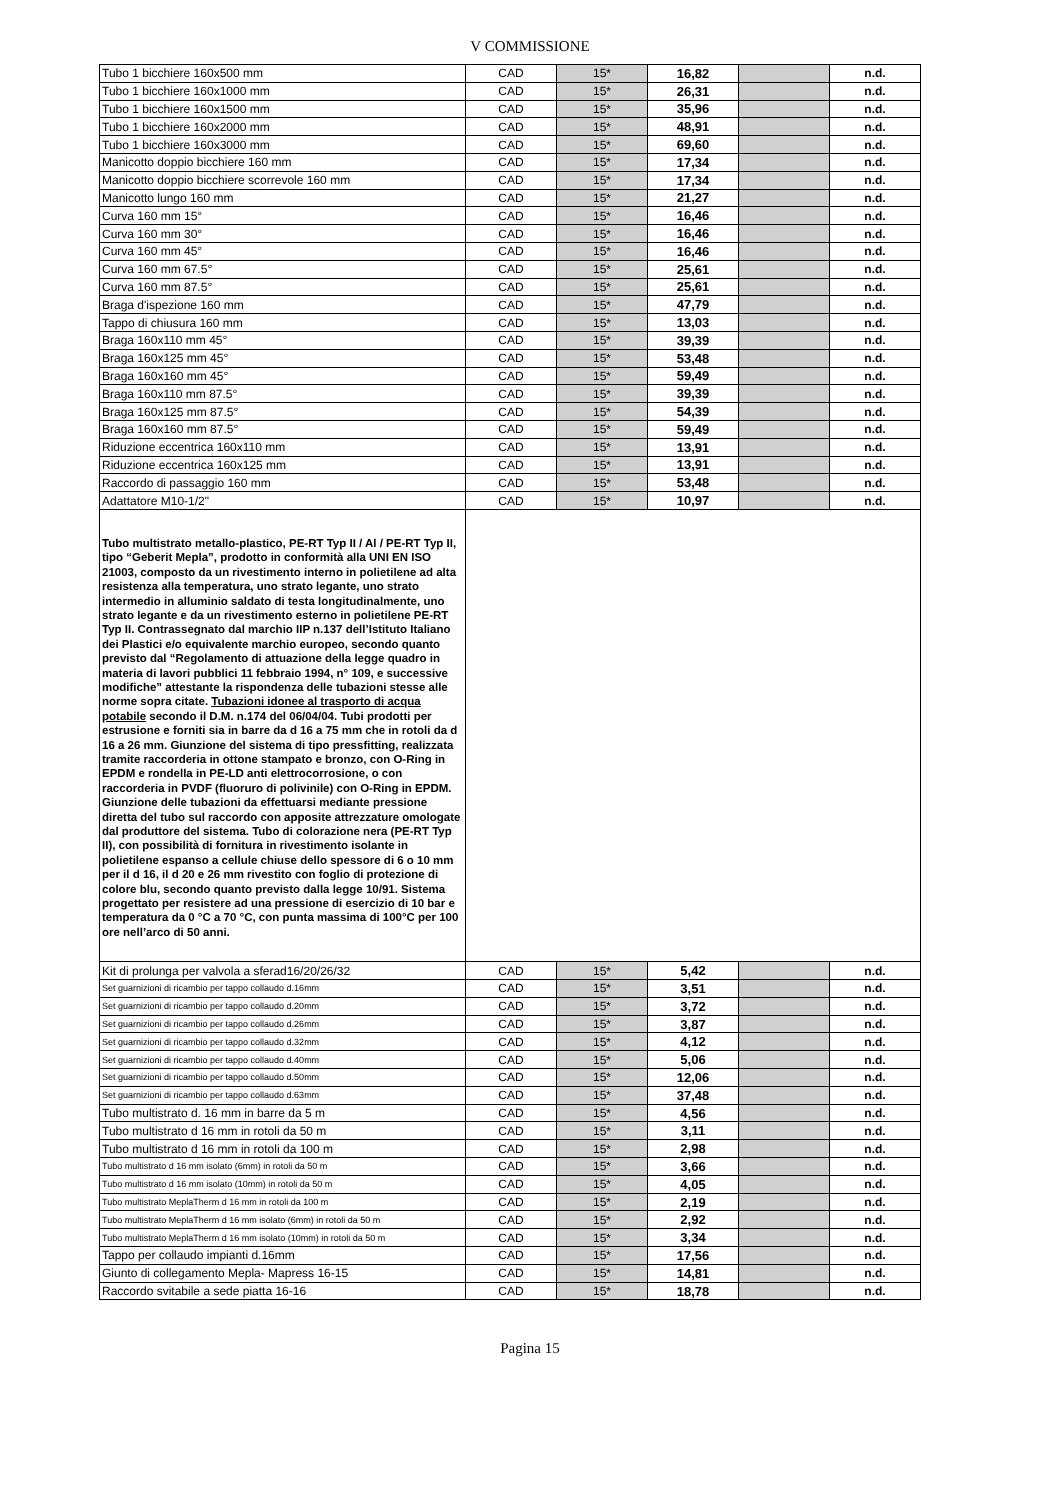V COMMISSIONE
| Tubo 1 bicchiere 160x500 mm | CAD | 15* | 16,82 | | n.d. |
| Tubo 1 bicchiere 160x1000 mm | CAD | 15* | 26,31 | | n.d. |
| Tubo 1 bicchiere 160x1500 mm | CAD | 15* | 35,96 | | n.d. |
| Tubo 1 bicchiere 160x2000 mm | CAD | 15* | 48,91 | | n.d. |
| Tubo 1 bicchiere 160x3000 mm | CAD | 15* | 69,60 | | n.d. |
| Manicotto doppio bicchiere 160 mm | CAD | 15* | 17,34 | | n.d. |
| Manicotto doppio bicchiere scorrevole 160 mm | CAD | 15* | 17,34 | | n.d. |
| Manicotto lungo 160 mm | CAD | 15* | 21,27 | | n.d. |
| Curva 160 mm 15° | CAD | 15* | 16,46 | | n.d. |
| Curva 160 mm 30° | CAD | 15* | 16,46 | | n.d. |
| Curva 160 mm 45° | CAD | 15* | 16,46 | | n.d. |
| Curva 160 mm 67.5° | CAD | 15* | 25,61 | | n.d. |
| Curva 160 mm 87.5° | CAD | 15* | 25,61 | | n.d. |
| Braga d'ispezione 160 mm | CAD | 15* | 47,79 | | n.d. |
| Tappo di chiusura 160 mm | CAD | 15* | 13,03 | | n.d. |
| Braga 160x110 mm 45° | CAD | 15* | 39,39 | | n.d. |
| Braga 160x125 mm 45° | CAD | 15* | 53,48 | | n.d. |
| Braga 160x160 mm 45° | CAD | 15* | 59,49 | | n.d. |
| Braga 160x110 mm 87.5° | CAD | 15* | 39,39 | | n.d. |
| Braga 160x125 mm 87.5° | CAD | 15* | 54,39 | | n.d. |
| Braga 160x160 mm 87.5° | CAD | 15* | 59,49 | | n.d. |
| Riduzione eccentrica 160x110 mm | CAD | 15* | 13,91 | | n.d. |
| Riduzione eccentrica 160x125 mm | CAD | 15* | 13,91 | | n.d. |
| Raccordo di passaggio 160 mm | CAD | 15* | 53,48 | | n.d. |
| Adattatore M10-1/2" | CAD | 15* | 10,97 | | n.d. |
| Tubo multistrato metallo-plastico, PE-RT Typ II / Al / PE-RT Typ II, tipo “Geberit Mepla”, prodotto in conformità alla UNI EN ISO 21003, composto da un rivestimento interno in polietilene ad alta resistenza alla temperatura, uno strato legante, uno strato intermedio in alluminio saldato di testa longitudinalmente, uno strato legante e da un rivestimento esterno in polietilene PE-RT Typ II. Contrassegnato dal marchio IIP n.137 dell’Istituto Italiano dei Plastici e/o equivalente marchio europeo, secondo quanto previsto dal “Regolamento di attuazione della legge quadro in materia di lavori pubblici 11 febbraio 1994, n° 109, e successive modifiche” attestante la rispondenza delle tubazioni stesse alle norme sopra citate. Tubazioni idonee al trasporto di acqua potabile secondo il D.M. n.174 del 06/04/04. Tubi prodotti per estrusione e forniti sia in barre da d 16 a 75 mm che in rotoli da d 16 a 26 mm. Giunzione del sistema di tipo pressfitting, realizzata tramite raccorderia in ottone stampato e bronzo, con O-Ring in EPDM e rondella in PE-LD anti elettrocorrosione, o con raccorderia in PVDF (fluoruro di polivinile) con O-Ring in EPDM. Giunzione delle tubazioni da effettuarsi mediante pressione diretta del tubo sul raccordo con apposite attrezzature omologate dal produttore del sistema. Tubo di colorazione nera (PE-RT Typ II), con possibilità di fornitura in rivestimento isolante in polietilene espanso a cellule chiuse dello spessore di 6 o 10 mm per il d 16, il d 20 e 26 mm rivestito con foglio di protezione di colore blu, secondo quanto previsto dalla legge 10/91. Sistema progettato per resistere ad una pressione di esercizio di 10 bar e temperatura da 0 °C a 70 °C, con punta massima di 100°C per 100 ore nell’arco di 50 anni. | | | | | |
| Kit di prolunga per valvola a sferad16/20/26/32 | CAD | 15* | 5,42 | | n.d. |
| Set guarnizioni di ricambio per tappo collaudo d.16mm | CAD | 15* | 3,51 | | n.d. |
| Set guarnizioni di ricambio per tappo collaudo d.20mm | CAD | 15* | 3,72 | | n.d. |
| Set guarnizioni di ricambio per tappo collaudo d.26mm | CAD | 15* | 3,87 | | n.d. |
| Set guarnizioni di ricambio per tappo collaudo d.32mm | CAD | 15* | 4,12 | | n.d. |
| Set guarnizioni di ricambio per tappo collaudo d.40mm | CAD | 15* | 5,06 | | n.d. |
| Set guarnizioni di ricambio per tappo collaudo d.50mm | CAD | 15* | 12,06 | | n.d. |
| Set guarnizioni di ricambio per tappo collaudo d.63mm | CAD | 15* | 37,48 | | n.d. |
| Tubo multistrato d. 16 mm in barre da 5 m | CAD | 15* | 4,56 | | n.d. |
| Tubo multistrato d 16 mm in rotoli da 50 m | CAD | 15* | 3,11 | | n.d. |
| Tubo multistrato d 16 mm in rotoli da 100 m | CAD | 15* | 2,98 | | n.d. |
| Tubo multistrato d 16 mm isolato (6mm) in rotoli da 50 m | CAD | 15* | 3,66 | | n.d. |
| Tubo multistrato d 16 mm isolato (10mm) in rotoli da 50 m | CAD | 15* | 4,05 | | n.d. |
| Tubo multistrato MeplaTherm d 16 mm in rotoli da 100 m | CAD | 15* | 2,19 | | n.d. |
| Tubo multistrato MeplaTherm d 16 mm isolato (6mm) in rotoli da 50 m | CAD | 15* | 2,92 | | n.d. |
| Tubo multistrato MeplaTherm d 16 mm isolato (10mm) in rotoli da 50 m | CAD | 15* | 3,34 | | n.d. |
| Tappo per collaudo impianti d.16mm | CAD | 15* | 17,56 | | n.d. |
| Giunto di collegamento Mepla- Mapress 16-15 | CAD | 15* | 14,81 | | n.d. |
| Raccordo svitabile a sede piatta 16-16 | CAD | 15* | 18,78 | | n.d. |
Pagina 15